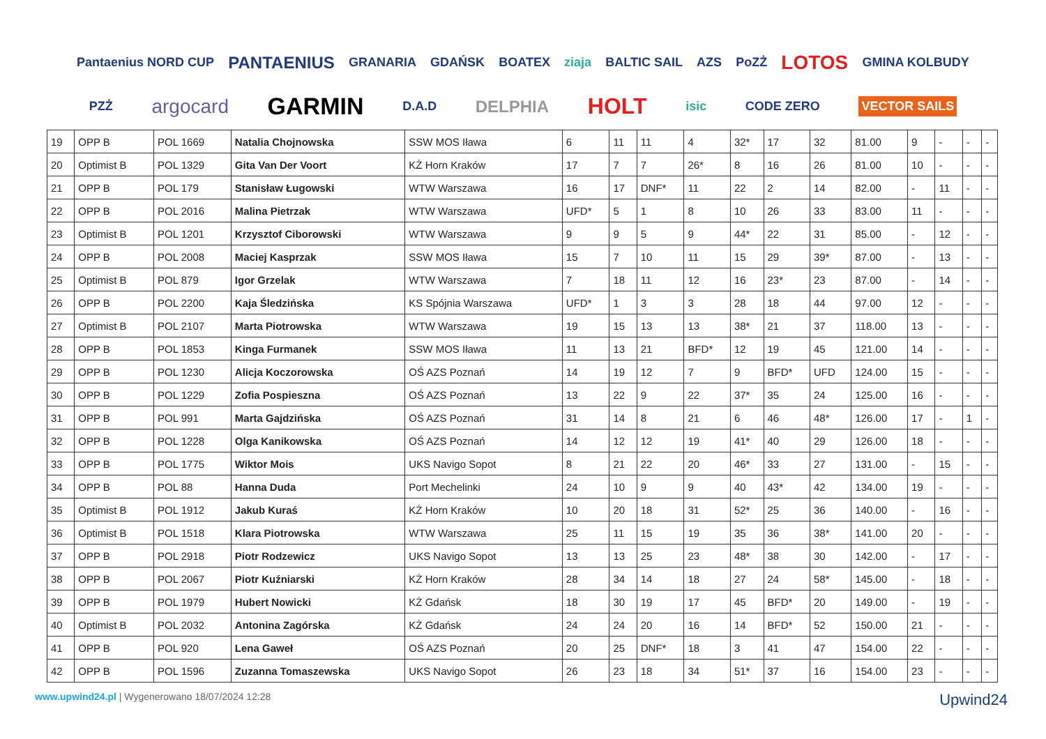Pantaenius NORD CUP PANTAENIUS GRANARIA GDAŃSK BOATEX ziaja BALTIC SAIL AZS PoZŻ LOTOS GMINA KOLBUDY PZŻ argocard GARMIN D.A.D DELPHIA HOLT isic CODE ZERO VECTOR SAILS
| 19 | OPP B | POL 1669 | Natalia Chojnowska | SSW MOS Iława | 6 | 11 | 11 | 4 | 32* | 17 | 32 | 81.00 | 9 | - | - | - |
| 20 | Optimist B | POL 1329 | Gita Van Der Voort | KŻ Horn Kraków | 17 | 7 | 7 | 26* | 8 | 16 | 26 | 81.00 | 10 | - | - | - |
| 21 | OPP B | POL 179 | Stanisław Ługowski | WTW Warszawa | 16 | 17 | DNF* | 11 | 22 | 2 | 14 | 82.00 | - | 11 | - | - |
| 22 | OPP B | POL 2016 | Malina Pietrzak | WTW Warszawa | UFD* | 5 | 1 | 8 | 10 | 26 | 33 | 83.00 | 11 | - | - | - |
| 23 | Optimist B | POL 1201 | Krzysztof Ciborowski | WTW Warszawa | 9 | 9 | 5 | 9 | 44* | 22 | 31 | 85.00 | - | 12 | - | - |
| 24 | OPP B | POL 2008 | Maciej Kasprzak | SSW MOS Iława | 15 | 7 | 10 | 11 | 15 | 29 | 39* | 87.00 | - | 13 | - | - |
| 25 | Optimist B | POL 879 | Igor Grzelak | WTW Warszawa | 7 | 18 | 11 | 12 | 16 | 23* | 23 | 87.00 | - | 14 | - | - |
| 26 | OPP B | POL 2200 | Kaja Śledzińska | KS Spójnia Warszawa | UFD* | 1 | 3 | 3 | 28 | 18 | 44 | 97.00 | 12 | - | - | - |
| 27 | Optimist B | POL 2107 | Marta Piotrowska | WTW Warszawa | 19 | 15 | 13 | 13 | 38* | 21 | 37 | 118.00 | 13 | - | - | - |
| 28 | OPP B | POL 1853 | Kinga Furmanek | SSW MOS Iława | 11 | 13 | 21 | BFD* | 12 | 19 | 45 | 121.00 | 14 | - | - | - |
| 29 | OPP B | POL 1230 | Alicja Koczorowska | OŚ AZS Poznań | 14 | 19 | 12 | 7 | 9 | BFD* | UFD | 124.00 | 15 | - | - | - |
| 30 | OPP B | POL 1229 | Zofia Pospieszna | OŚ AZS Poznań | 13 | 22 | 9 | 22 | 37* | 35 | 24 | 125.00 | 16 | - | - | - |
| 31 | OPP B | POL 991 | Marta Gajdzińska | OŚ AZS Poznań | 31 | 14 | 8 | 21 | 6 | 46 | 48* | 126.00 | 17 | - | 1 | - |
| 32 | OPP B | POL 1228 | Olga Kanikowska | OŚ AZS Poznań | 14 | 12 | 12 | 19 | 41* | 40 | 29 | 126.00 | 18 | - | - | - |
| 33 | OPP B | POL 1775 | Wiktor Mois | UKS Navigo Sopot | 8 | 21 | 22 | 20 | 46* | 33 | 27 | 131.00 | - | 15 | - | - |
| 34 | OPP B | POL 88 | Hanna Duda | Port Mechelinki | 24 | 10 | 9 | 9 | 40 | 43* | 42 | 134.00 | 19 | - | - | - |
| 35 | Optimist B | POL 1912 | Jakub Kuraś | KŻ Horn Kraków | 10 | 20 | 18 | 31 | 52* | 25 | 36 | 140.00 | - | 16 | - | - |
| 36 | Optimist B | POL 1518 | Klara Piotrowska | WTW Warszawa | 25 | 11 | 15 | 19 | 35 | 36 | 38* | 141.00 | 20 | - | - | - |
| 37 | OPP B | POL 2918 | Piotr Rodzewicz | UKS Navigo Sopot | 13 | 13 | 25 | 23 | 48* | 38 | 30 | 142.00 | - | 17 | - | - |
| 38 | OPP B | POL 2067 | Piotr Kuźniarski | KŻ Horn Kraków | 28 | 34 | 14 | 18 | 27 | 24 | 58* | 145.00 | - | 18 | - | - |
| 39 | OPP B | POL 1979 | Hubert Nowicki | KŻ Gdańsk | 18 | 30 | 19 | 17 | 45 | BFD* | 20 | 149.00 | - | 19 | - | - |
| 40 | Optimist B | POL 2032 | Antonina Zagórska | KŻ Gdańsk | 24 | 24 | 20 | 16 | 14 | BFD* | 52 | 150.00 | 21 | - | - | - |
| 41 | OPP B | POL 920 | Lena Gaweł | OŚ AZS Poznań | 20 | 25 | DNF* | 18 | 3 | 41 | 47 | 154.00 | 22 | - | - | - |
| 42 | OPP B | POL 1596 | Zuzanna Tomaszewska | UKS Navigo Sopot | 26 | 23 | 18 | 34 | 51* | 37 | 16 | 154.00 | 23 | - | - | - |
www.upwind24.pl | Wygenerowano 18/07/2024 12:28
Upwind24